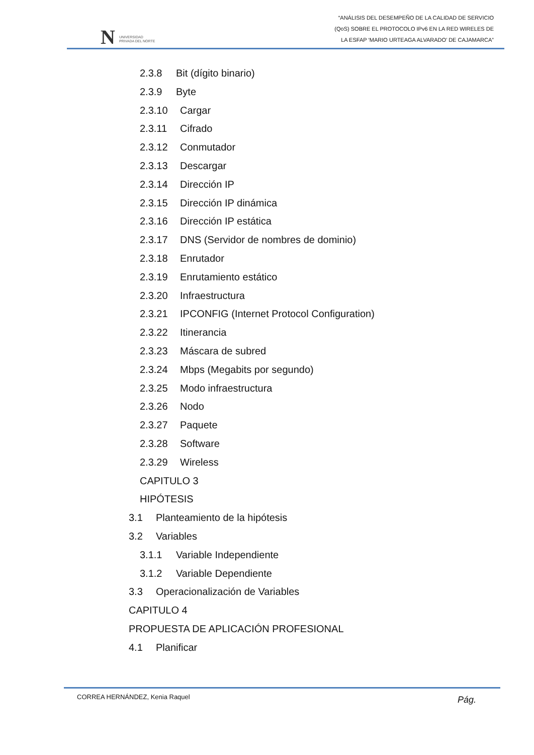N UNIVERSIDAD
PRIVADA DEL NORTE
“ANÁLISIS DEL DESEMPEÑO DE LA CALIDAD DE SERVICIO
(QoS) SOBRE EL PROTOCOLO IPv6 EN LA RED WIRELES DE
LA ESFAP ‘MARIO URTEAGA ALVARADO’ DE CAJAMARCA”
2.3.8 Bit (dígito binario)
2.3.9 Byte
2.3.10 Cargar
2.3.11 Cifrado
2.3.12 Conmutador
2.3.13 Descargar
2.3.14 Dirección IP
2.3.15 Dirección IP dinámica
2.3.16 Dirección IP estática
2.3.17 DNS (Servidor de nombres de dominio)
2.3.18 Enrutador
2.3.19 Enrutamiento estático
2.3.20 Infraestructura
2.3.21 IPCONFIG (Internet Protocol Configuration)
2.3.22 Itinerancia
2.3.23 Máscara de subred
2.3.24 Mbps (Megabits por segundo)
2.3.25 Modo infraestructura
2.3.26 Nodo
2.3.27 Paquete
2.3.28 Software
2.3.29 Wireless
CAPITULO 3
HIPÓTESIS
3.1 Planteamiento de la hipótesis
3.2 Variables
3.1.1 Variable Independiente
3.1.2 Variable Dependiente
3.3 Operacionalización de Variables
CAPITULO 4
PROPUESTA DE APLICACIÓN PROFESIONAL
4.1 Planificar
CORREA HERNÁNDEZ, Kenia Raquel Pág.